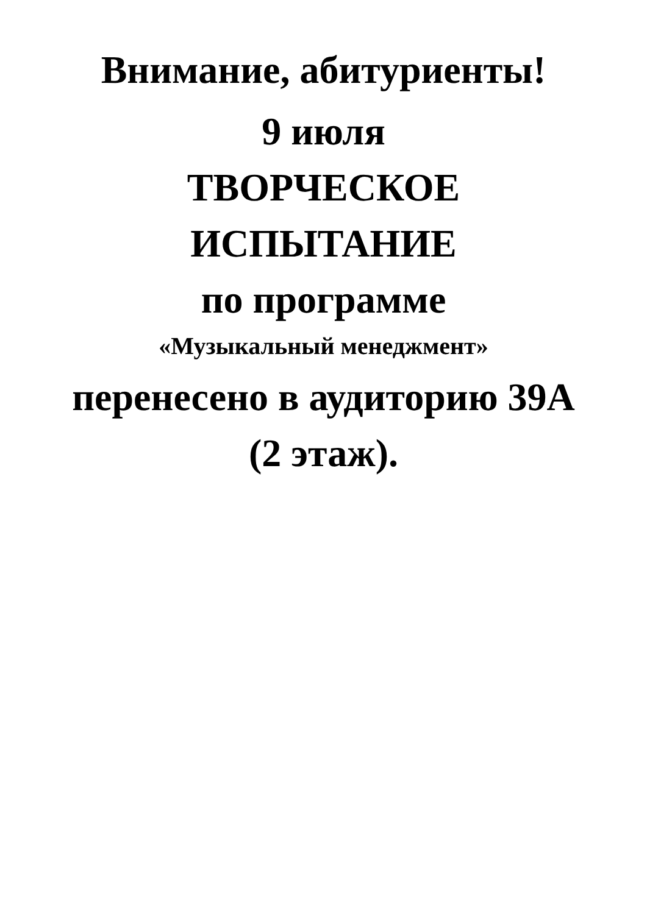Внимание, абитуриенты!
9 июля
ТВОРЧЕСКОЕ
ИСПЫТАНИЕ
по программе
«Музыкальный менеджмент»
перенесено в аудиторию 39А
(2 этаж).